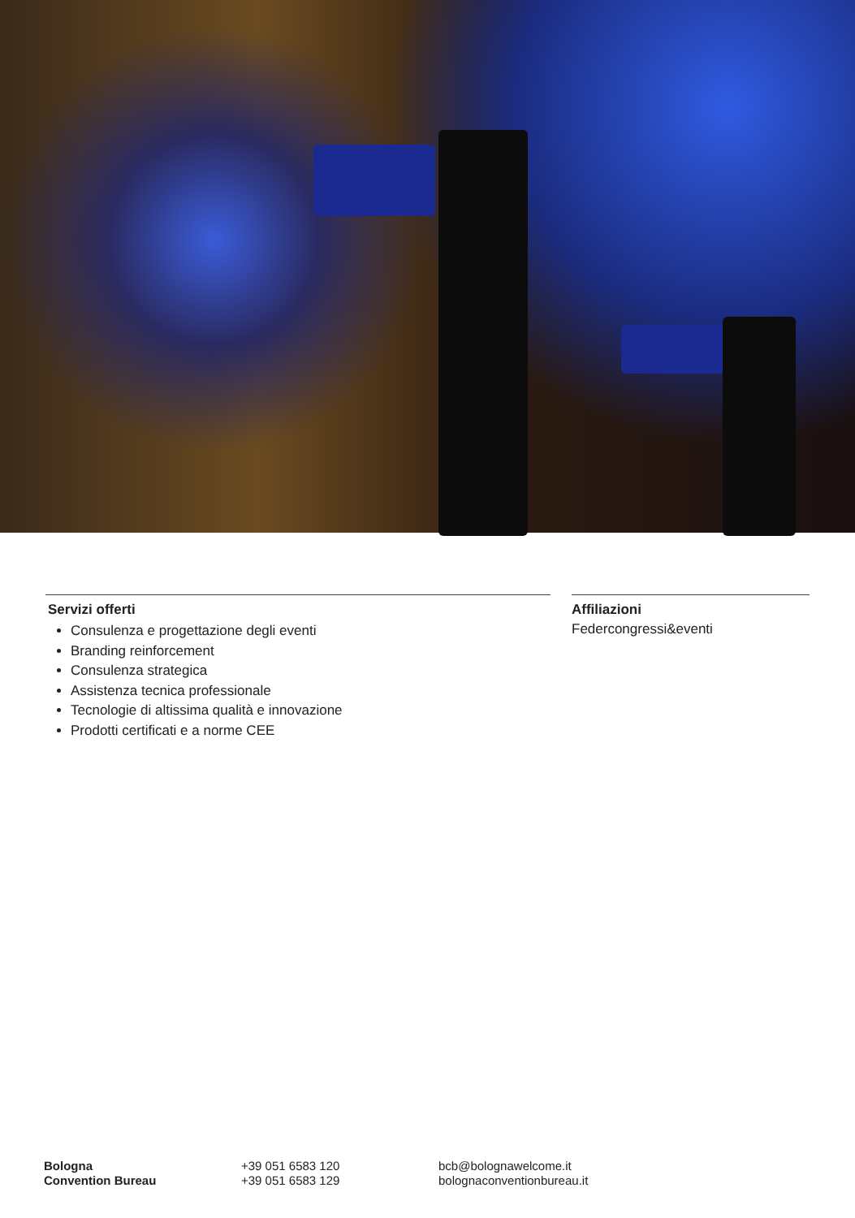Servizi offerti
Consulenza e progettazione degli eventi
Branding reinforcement
Consulenza strategica
Assistenza tecnica professionale
Tecnologie di altissima qualità e innovazione
Prodotti certificati e a norme CEE
Affiliazioni
Federcongressi&eventi
Bologna
Convention Bureau
+39 051 6583 120
+39 051 6583 129
bcb@bolognawelcome.it
bolognaconventionbureau.it